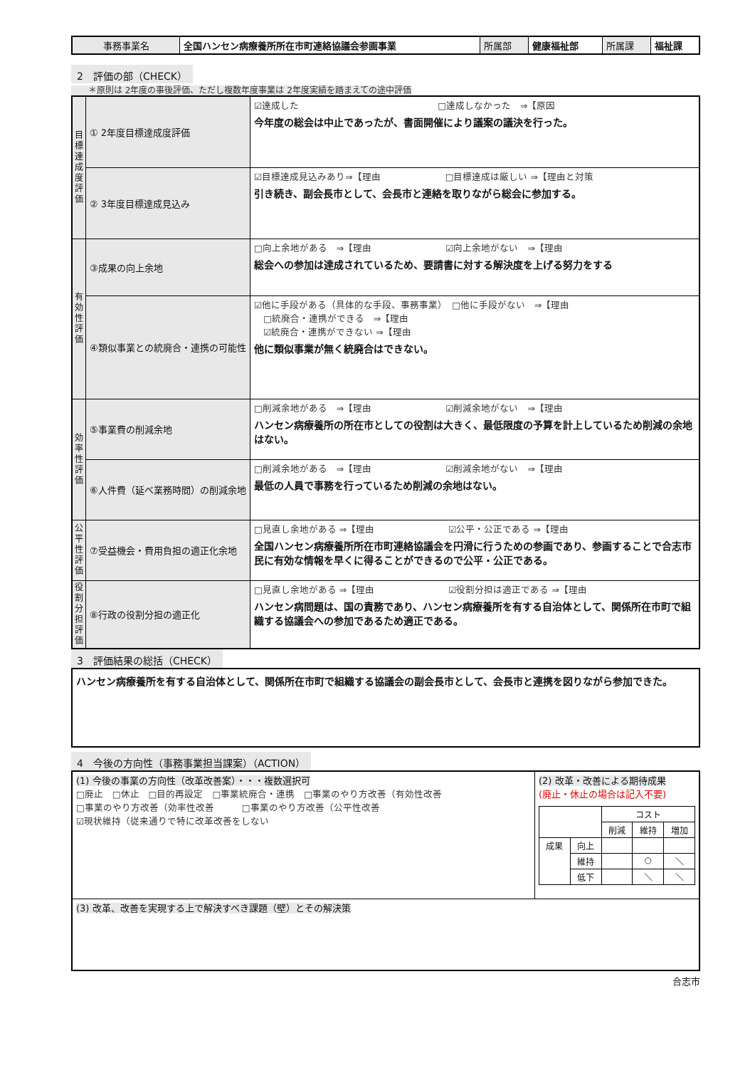| 事務事業名 | 全国ハンセン病療養所所在市町連絡協議会参画事業 | 所属部 | 健康福祉部 | 所属課 | 福祉課 |
2　評価の部（CHECK）
　　＊原則は 2年度の事後評価、ただし複数年度事業は 2年度実績を踏まえての途中評価
| 目標達成度評価 | ① 2年度目標達成度評価 | ☑達成した □達成しなかった ⇒【原因 今年度の総会は中止であったが、書面開催により議案の議決を行った。 |
| | ② 3年度目標達成見込み | ☑目標達成見込みあり⇒【理由 □目標達成は厳しい ⇒【理由と対策 引き続き、副会長市として、会長市と連絡を取りながら総会に参加する。 |
| 有効性評価 | ③成果の向上余地 | □向上余地がある ⇒【理由 ☑向上余地がない ⇒【理由 総会への参加は達成されているため、要請書に対する解決度を上げる努力をする |
| | ④類似事業との統廃合・連携の可能性 | ☑他に手段がある（具体的な手段、事務事業） □他に手段がない ⇒【理由 □統廃合・連携ができる ⇒【理由 ☑統廃合・連携ができない ⇒【理由 他に類似事業が無く統廃合はできない。 |
| 効率性評価 | ⑤事業費の削減余地 | □削減余地がある ⇒【理由 ☑削減余地がない ⇒【理由 ハンセン病療養所の所在市としての役割は大きく、最低限度の予算を計上しているため削減の余地はない。 |
| | ⑥人件費（延べ業務時間）の削減余地 | □削減余地がある ⇒【理由 ☑削減余地がない ⇒【理由 最低の人員で事務を行っているため削減の余地はない。 |
| 公平性評価 | ⑦受益機会・費用負担の適正化余地 | □見直し余地がある ⇒【理由 ☑公平・公正である ⇒【理由 全国ハンセン病療養所所在市町連絡協議会を円滑に行うための参画であり、参画することで合志市民に有効な情報を早くに得ることができるので公平・公正である。 |
| 役割分担評価 | ⑧行政の役割分担の適正化 | □見直し余地がある ⇒【理由 ☑役割分担は適正である ⇒【理由 ハンセン病問題は、国の責務であり、ハンセン病療養所を有する自治体として、関係所在市町で組織する協議会への参加であるため適正である。 |
3　評価結果の総括（CHECK）
| ハンセン病療養所を有する自治体として、関係所在市町で組織する協議会の副会長市として、会長市と連携を図りながら参加できた。 |
4　今後の方向性（事務事業担当課案）（ACTION）
| (1) 今後の事業の方向性（改革改善案）・・・複数選択可 □廃止 □休止 □目的再設定 □事業統廃合・連携 □事業のやり方改善（有効性改善 □事業のやり方改善（効率性改善 □事業のやり方改善（公平性改善 ☑現状維持（従来通りで特に改革改善をしない | (2) 改革・改善による期待成果 (廃止・休止の場合は記入不要) / / / コスト / / / / / / 削減 / 維持 / 増加 / / 成果 / 向上 / / / / / / 維持 / / ○ / ＼ / / / 低下 / / ＼ / ＼ / |
| (3) 改革、改善を実現する上で解決すべき課題（壁）とその解決策 | |
合志市